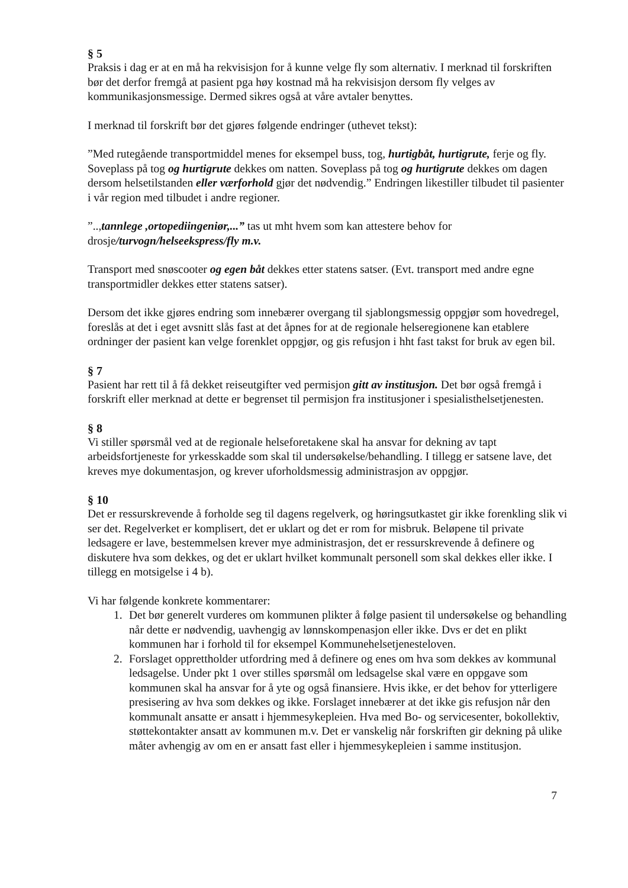§ 5
Praksis i dag er at en må ha rekvisisjon for å kunne velge fly som alternativ. I merknad til forskriften bør det derfor fremgå at pasient pga høy kostnad må ha rekvisisjon dersom fly velges av kommunikasjonsmessige. Dermed sikres også at våre avtaler benyttes.
I merknad til forskrift bør det gjøres følgende endringer (uthevet tekst):
”Med rutegående transportmiddel menes for eksempel buss, tog, hurtigbåt, hurtigrute, ferje og fly. Soveplass på tog og hurtigrute dekkes om natten. Soveplass på tog og hurtigrute dekkes om dagen dersom helsetilstanden eller værforhold gjør det nødvendig.” Endringen likestiller tilbudet til pasienter i vår region med tilbudet i andre regioner.
”..,tannlege ,ortopediingeniør,...” tas ut mht hvem som kan attestere behov for drosje/turvogn/helseekspress/fly m.v.
Transport med snøscooter og egen båt dekkes etter statens satser. (Evt. transport med andre egne transportmidler dekkes etter statens satser).
Dersom det ikke gjøres endring som innebærer overgang til sjablongsmessig oppgjør som hovedregel, foreslås at det i eget avsnitt slås fast at det åpnes for at de regionale helseregionene kan etablere ordninger der pasient kan velge forenklet oppgjør, og gis refusjon i hht fast takst for bruk av egen bil.
§ 7
Pasient har rett til å få dekket reiseutgifter ved permisjon gitt av institusjon. Det bør også fremgå i forskrift eller merknad at dette er begrenset til permisjon fra institusjoner i spesialisthelsetjenesten.
§ 8
Vi stiller spørsmål ved at de regionale helseforetakene skal ha ansvar for dekning av tapt arbeidsfortjeneste for yrkesskadde som skal til undersøkelse/behandling. I tillegg er satsene lave, det kreves mye dokumentasjon, og krever uforholdsmessig administrasjon av oppgjør.
§ 10
Det er ressurskrevende å forholde seg til dagens regelverk, og høringsutkastet gir ikke forenkling slik vi ser det. Regelverket er komplisert, det er uklart og det er rom for misbruk. Beløpene til private ledsagere er lave, bestemmelsen krever mye administrasjon, det er ressurskrevende å definere og diskutere hva som dekkes, og det er uklart hvilket kommunalt personell som skal dekkes eller ikke. I tillegg en motsigelse i 4 b).
Vi har følgende konkrete kommentarer:
1. Det bør generelt vurderes om kommunen plikter å følge pasient til undersøkelse og behandling når dette er nødvendig, uavhengig av lønnskompenasjon eller ikke. Dvs er det en plikt kommunen har i forhold til for eksempel Kommunehelsetjenesteloven.
2. Forslaget opprettholder utfordring med å definere og enes om hva som dekkes av kommunal ledsagelse. Under pkt 1 over stilles spørsmål om ledsagelse skal være en oppgave som kommunen skal ha ansvar for å yte og også finansiere. Hvis ikke, er det behov for ytterligere presisering av hva som dekkes og ikke. Forslaget innebærer at det ikke gis refusjon når den kommunalt ansatte er ansatt i hjemmesykepleien. Hva med Bo- og servicesenter, bokollektiv, støttekontakter ansatt av kommunen m.v. Det er vanskelig når forskriften gir dekning på ulike måter avhengig av om en er ansatt fast eller i hjemmesykepleien i samme institusjon.
7